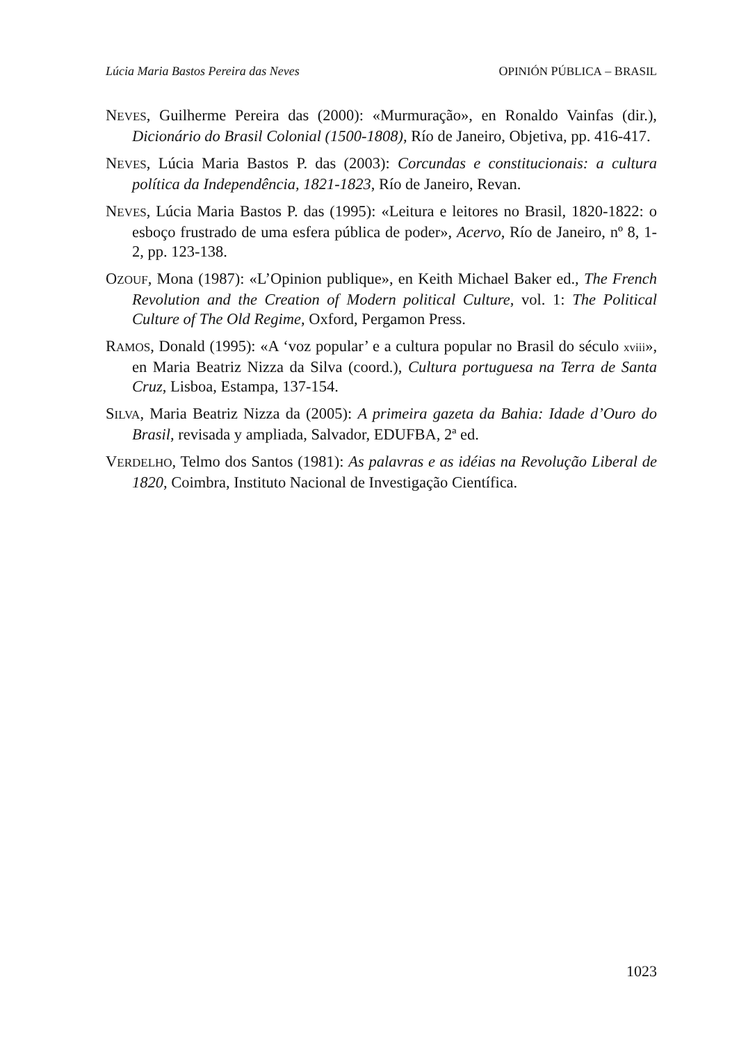Lúcia Maria Bastos Pereira das Neves OPINIÓN PÚBLICA – BRASIL
NEVES, Guilherme Pereira das (2000): «Murmuração», en Ronaldo Vainfas (dir.), Dicionário do Brasil Colonial (1500-1808), Río de Janeiro, Objetiva, pp. 416-417.
NEVES, Lúcia Maria Bastos P. das (2003): Corcundas e constitucionais: a cultura política da Independência, 1821-1823, Río de Janeiro, Revan.
NEVES, Lúcia Maria Bastos P. das (1995): «Leitura e leitores no Brasil, 1820-1822: o esboço frustrado de uma esfera pública de poder», Acervo, Río de Janeiro, nº 8, 1-2, pp. 123-138.
OZOUF, Mona (1987): «L’Opinion publique», en Keith Michael Baker ed., The French Revolution and the Creation of Modern political Culture, vol. 1: The Political Culture of The Old Regime, Oxford, Pergamon Press.
RAMOS, Donald (1995): «A ‘voz popular’ e a cultura popular no Brasil do século xviii», en Maria Beatriz Nizza da Silva (coord.), Cultura portuguesa na Terra de Santa Cruz, Lisboa, Estampa, 137-154.
SILVA, Maria Beatriz Nizza da (2005): A primeira gazeta da Bahia: Idade d’Ouro do Brasil, revisada y ampliada, Salvador, EDUFBA, 2ª ed.
VERDELHO, Telmo dos Santos (1981): As palavras e as idéias na Revolução Liberal de 1820, Coimbra, Instituto Nacional de Investigação Científica.
1023